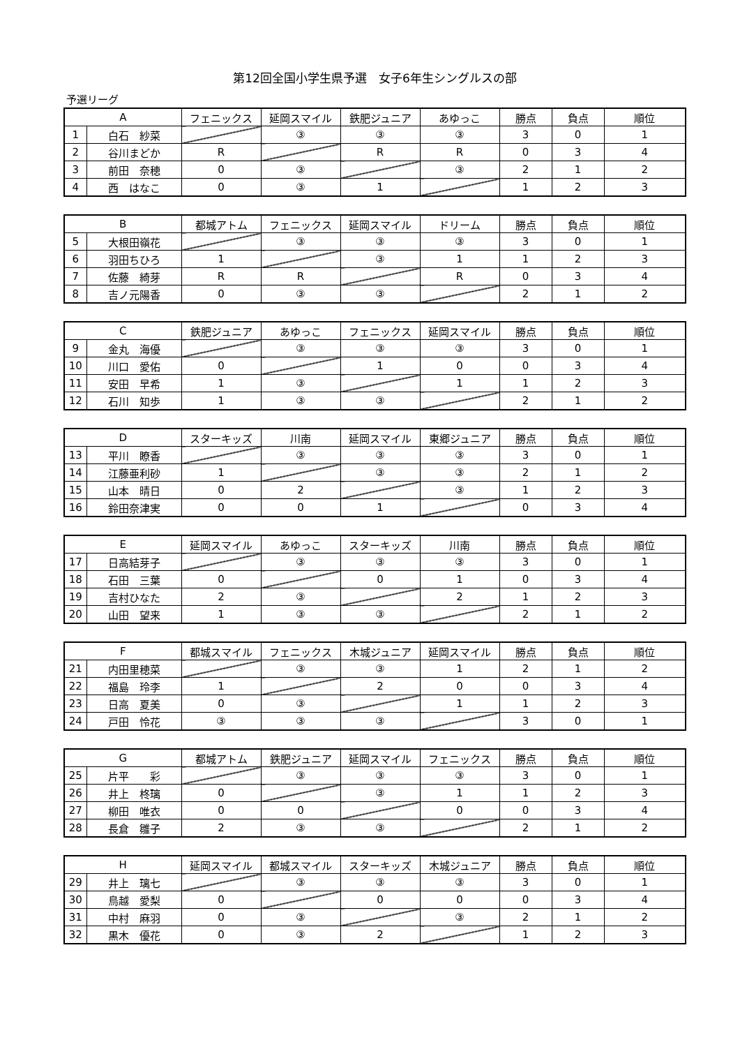第12回全国小学生県予選　女子6年生シングルスの部
予選リーグ
| A | | フェニックス | 延岡スマイル | 鉄肥ジュニア | あゆっこ | 勝点 | 負点 | 順位 |
| --- | --- | --- | --- | --- | --- | --- | --- | --- |
| 1 | 白石 紗菜 | | ③ | ③ | ③ | 3 | 0 | 1 |
| 2 | 谷川まどか | R | | R | R | 0 | 3 | 4 |
| 3 | 前田 奈穂 | 0 | ③ | | ③ | 2 | 1 | 2 |
| 4 | 西 はなこ | 0 | ③ | 1 | | 1 | 2 | 3 |
| B | | 都城アトム | フェニックス | 延岡スマイル | ドリーム | 勝点 | 負点 | 順位 |
| --- | --- | --- | --- | --- | --- | --- | --- | --- |
| 5 | 大根田嶺花 | | ③ | ③ | ③ | 3 | 0 | 1 |
| 6 | 羽田ちひろ | 1 | | ③ | 1 | 1 | 2 | 3 |
| 7 | 佐藤 綺芽 | R | R | | R | 0 | 3 | 4 |
| 8 | 吉ノ元陽香 | 0 | ③ | ③ | | 2 | 1 | 2 |
| C | | 鉄肥ジュニア | あゆっこ | フェニックス | 延岡スマイル | 勝点 | 負点 | 順位 |
| --- | --- | --- | --- | --- | --- | --- | --- | --- |
| 9 | 金丸 海優 | | ③ | ③ | ③ | 3 | 0 | 1 |
| 10 | 川口 愛佑 | 0 | | 1 | 0 | 0 | 3 | 4 |
| 11 | 安田 早希 | 1 | ③ | | 1 | 1 | 2 | 3 |
| 12 | 石川 知歩 | 1 | ③ | ③ | | 2 | 1 | 2 |
| D | | スターキッズ | 川南 | 延岡スマイル | 東郷ジュニア | 勝点 | 負点 | 順位 |
| --- | --- | --- | --- | --- | --- | --- | --- | --- |
| 13 | 平川 瞭香 | | ③ | ③ | ③ | 3 | 0 | 1 |
| 14 | 江藤亜利砂 | 1 | | ③ | ③ | 2 | 1 | 2 |
| 15 | 山本 晴日 | 0 | 2 | | ③ | 1 | 2 | 3 |
| 16 | 鈴田奈津実 | 0 | 0 | 1 | | 0 | 3 | 4 |
| E | | 延岡スマイル | あゆっこ | スターキッズ | 川南 | 勝点 | 負点 | 順位 |
| --- | --- | --- | --- | --- | --- | --- | --- | --- |
| 17 | 日高結芽子 | | ③ | ③ | ③ | 3 | 0 | 1 |
| 18 | 石田 三葉 | 0 | | 0 | 1 | 0 | 3 | 4 |
| 19 | 吉村ひなた | 2 | ③ | | 2 | 1 | 2 | 3 |
| 20 | 山田 望来 | 1 | ③ | ③ | | 2 | 1 | 2 |
| F | | 都城スマイル | フェニックス | 木城ジュニア | 延岡スマイル | 勝点 | 負点 | 順位 |
| --- | --- | --- | --- | --- | --- | --- | --- | --- |
| 21 | 内田里穂菜 | | ③ | ③ | 1 | 2 | 1 | 2 |
| 22 | 福島 玲李 | 1 | | 2 | 0 | 0 | 3 | 4 |
| 23 | 日高 夏美 | 0 | ③ | | 1 | 1 | 2 | 3 |
| 24 | 戸田 怜花 | ③ | ③ | ③ | | 3 | 0 | 1 |
| G | | 都城アトム | 鉄肥ジュニア | 延岡スマイル | フェニックス | 勝点 | 負点 | 順位 |
| --- | --- | --- | --- | --- | --- | --- | --- | --- |
| 25 | 片平 彩 | | ③ | ③ | ③ | 3 | 0 | 1 |
| 26 | 井上 柊璃 | 0 | | ③ | 1 | 1 | 2 | 3 |
| 27 | 柳田 唯衣 | 0 | 0 | | 0 | 0 | 3 | 4 |
| 28 | 長倉 雛子 | 2 | ③ | ③ | | 2 | 1 | 2 |
| H | | 延岡スマイル | 都城スマイル | スターキッズ | 木城ジュニア | 勝点 | 負点 | 順位 |
| --- | --- | --- | --- | --- | --- | --- | --- | --- |
| 29 | 井上 璃七 | | ③ | ③ | ③ | 3 | 0 | 1 |
| 30 | 鳥越 愛梨 | 0 | | 0 | 0 | 0 | 3 | 4 |
| 31 | 中村 麻羽 | 0 | ③ | | ③ | 2 | 1 | 2 |
| 32 | 黒木 優花 | 0 | ③ | 2 | | 1 | 2 | 3 |